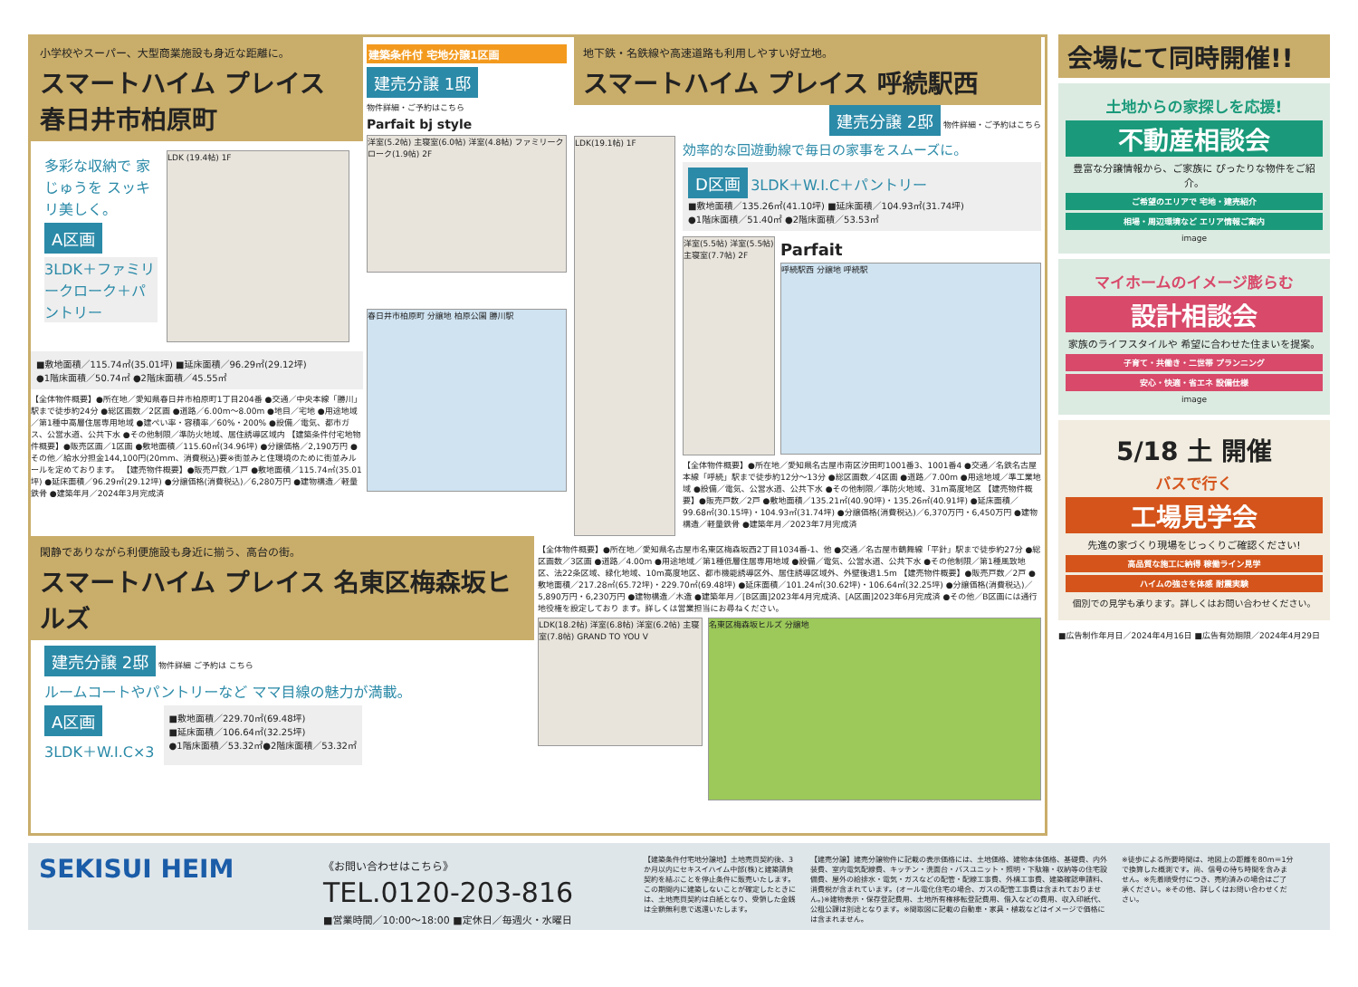小学校やスーパー、大型商業施設も身近な距離に。
スマートハイム プレイス 春日井市柏原町
多彩な収納で 家じゅうを スッキリ美しく。
A区画
3LDK＋ファミリークローク＋パントリー
LDK (19.4帖) 1F
■敷地面積／115.74㎡(35.01坪) ■延床面積／96.29㎡(29.12坪)
●1階床面積／50.74㎡ ●2階床面積／45.55㎡
【全体物件概要】●所在地／愛知県春日井市柏原町1丁目204番 ●交通／中央本線「勝川」駅まで徒歩約24分 ●総区画数／2区画 ●道路／6.00m〜8.00m ●地目／宅地 ●用途地域／第1種中高層住居専用地域 ●建ぺい率・容積率／60%・200% ●設備／電気、都市ガス、公営水道、公共下水 ●その他制限／準防火地域、居住誘導区域内 【建築条件付宅地物件概要】●販売区画／1区画 ●敷地面積／115.60㎡(34.96坪) ●分譲価格／2,190万円 ●その他／給水分担金144,100円(20mm、消費税込)要※街並みと住環境のために街並みルールを定めております。 【建売物件概要】●販売戸数／1戸 ●敷地面積／115.74㎡(35.01坪) ●延床面積／96.29㎡(29.12坪) ●分譲価格(消費税込)／6,280万円 ●建物構造／軽量鉄骨 ●建築年月／2024年3月完成済
建築条件付 宅地分譲1区画
建売分譲 1邸
物件詳細・ご予約はこちら
Parfait bj style
洋室(5.2帖) 主寝室(6.0帖) 洋室(4.8帖) ファミリークローク(1.9帖) 2F
春日井市柏原町 分譲地 柏原公園 勝川駅
地下鉄・名鉄線や高速道路も利用しやすい好立地。
スマートハイム プレイス 呼続駅西
建売分譲 2邸 物件詳細・ご予約はこちら
LDK(19.1帖) 1F
効率的な回遊動線で毎日の家事をスムーズに。
D区画 3LDK＋W.I.C＋パントリー
■敷地面積／135.26㎡(41.10坪) ■延床面積／104.93㎡(31.74坪)
●1階床面積／51.40㎡ ●2階床面積／53.53㎡
洋室(5.5帖) 洋室(5.5帖) 主寝室(7.7帖) 2F
Parfait
呼続駅西 分譲地 呼続駅
【全体物件概要】●所在地／愛知県名古屋市南区汐田町1001番3、1001番4 ●交通／名鉄名古屋本線「呼続」駅まで徒歩約12分〜13分 ●総区画数／4区画 ●道路／7.00m ●用途地域／準工業地域 ●設備／電気、公営水道、公共下水 ●その他制限／準防火地域、31m高度地区 【建売物件概要】●販売戸数／2戸 ●敷地面積／135.21㎡(40.90坪)・135.26㎡(40.91坪) ●延床面積／99.68㎡(30.15坪)・104.93㎡(31.74坪) ●分譲価格(消費税込)／6,370万円・6,450万円 ●建物構造／軽量鉄骨 ●建築年月／2023年7月完成済
閑静でありながら利便施設も身近に揃う、高台の街。
スマートハイム プレイス 名東区梅森坂ヒルズ
建売分譲 2邸 物件詳細 ご予約は こちら
ルームコートやパントリーなど ママ目線の魅力が満載。
A区画
3LDK＋W.I.C×3
■敷地面積／229.70㎡(69.48坪)
■延床面積／106.64㎡(32.25坪)
●1階床面積／53.32㎡●2階床面積／53.32㎡
【全体物件概要】●所在地／愛知県名古屋市名東区梅森坂西2丁目1034番-1、他 ●交通／名古屋市鶴舞線「平針」駅まで徒歩約27分 ●総区画数／3区画 ●道路／4.00m ●用途地域／第1種低層住居専用地域 ●設備／電気、公営水道、公共下水 ●その他制限／第1種風致地区、法22条区域、緑化地域、10m高度地区、都市機能誘導区外、居住誘導区域外、外壁後退1.5m 【建売物件概要】●販売戸数／2戸 ●敷地面積／217.28㎡(65.72坪)・229.70㎡(69.48坪) ●延床面積／101.24㎡(30.62坪)・106.64㎡(32.25坪) ●分譲価格(消費税込)／5,890万円・6,230万円 ●建物構造／木造 ●建築年月／[B区画]2023年4月完成済、[A区画]2023年6月完成済 ●その他／B区画には通行地役権を設定しており ます。詳しくは営業担当にお尋ねください。
LDK(18.2帖) 洋室(6.8帖) 洋室(6.2帖) 主寝室(7.8帖) GRAND TO YOU V
名東区梅森坂ヒルズ 分譲地
会場にて同時開催!!
土地からの家探しを応援!
不動産相談会
豊富な分譲情報から、ご家族に ぴったりな物件をご紹介。
ご希望のエリアで 宅地・建売紹介
相場・周辺環境など エリア情報ご案内
image
マイホームのイメージ膨らむ
設計相談会
家族のライフスタイルや 希望に合わせた住まいを提案。
子育て・共働き・二世帯 プランニング
安心・快適・省エネ 設備仕様
image
5/18 土 開催
バスで行く
工場見学会
先進の家づくり現場をじっくりご確認ください!
高品質な施工に納得 稼働ライン見学
ハイムの強さを体感 耐震実験
個別での見学も承ります。詳しくはお問い合わせください。
■広告制作年月日／2024年4月16日 ■広告有効期限／2024年4月29日
SEKISUI HEIM
《お問い合わせはこちら》
TEL.0120-203-816
■営業時間／10:00〜18:00 ■定休日／毎週火・水曜日
【建築条件付宅地分譲地】土地売買契約後、3か月以内にセキスイハイム中部(株)と建築請負契約を結ぶことを停止条件に販売いたします。この期間内に建築しないことが確定したときには、土地売買契約は白紙となり、受領した金銭は全額無利息で返還いたします。
【建売分譲】建売分譲物件に記載の表示価格には、土地価格、建物本体価格、基礎費、内外装費、室内電気配線費、キッチン・洗面台・バスユニット・照明・下駄箱・収納等の住宅設備費、屋外の給排水・電気・ガスなどの配管・配線工事費、外構工事費、建築確認申請料、消費税が含まれています。(オール電化住宅の場合、ガスの配管工事費は含まれておりません。)※建物表示・保存登記費用、土地所有権移転登記費用、借入などの費用、収入印紙代、公租公課は別途となります。※間取図に記載の自動車・家具・植栽などはイメージで価格には含まれません。
※徒歩による所要時間は、地図上の距離を80m＝1分で換算した概測です。尚、信号の待ち時間を含みません。※先着順受付につき、売約済みの場合はご了承ください。※その他、詳しくはお問い合わせください。